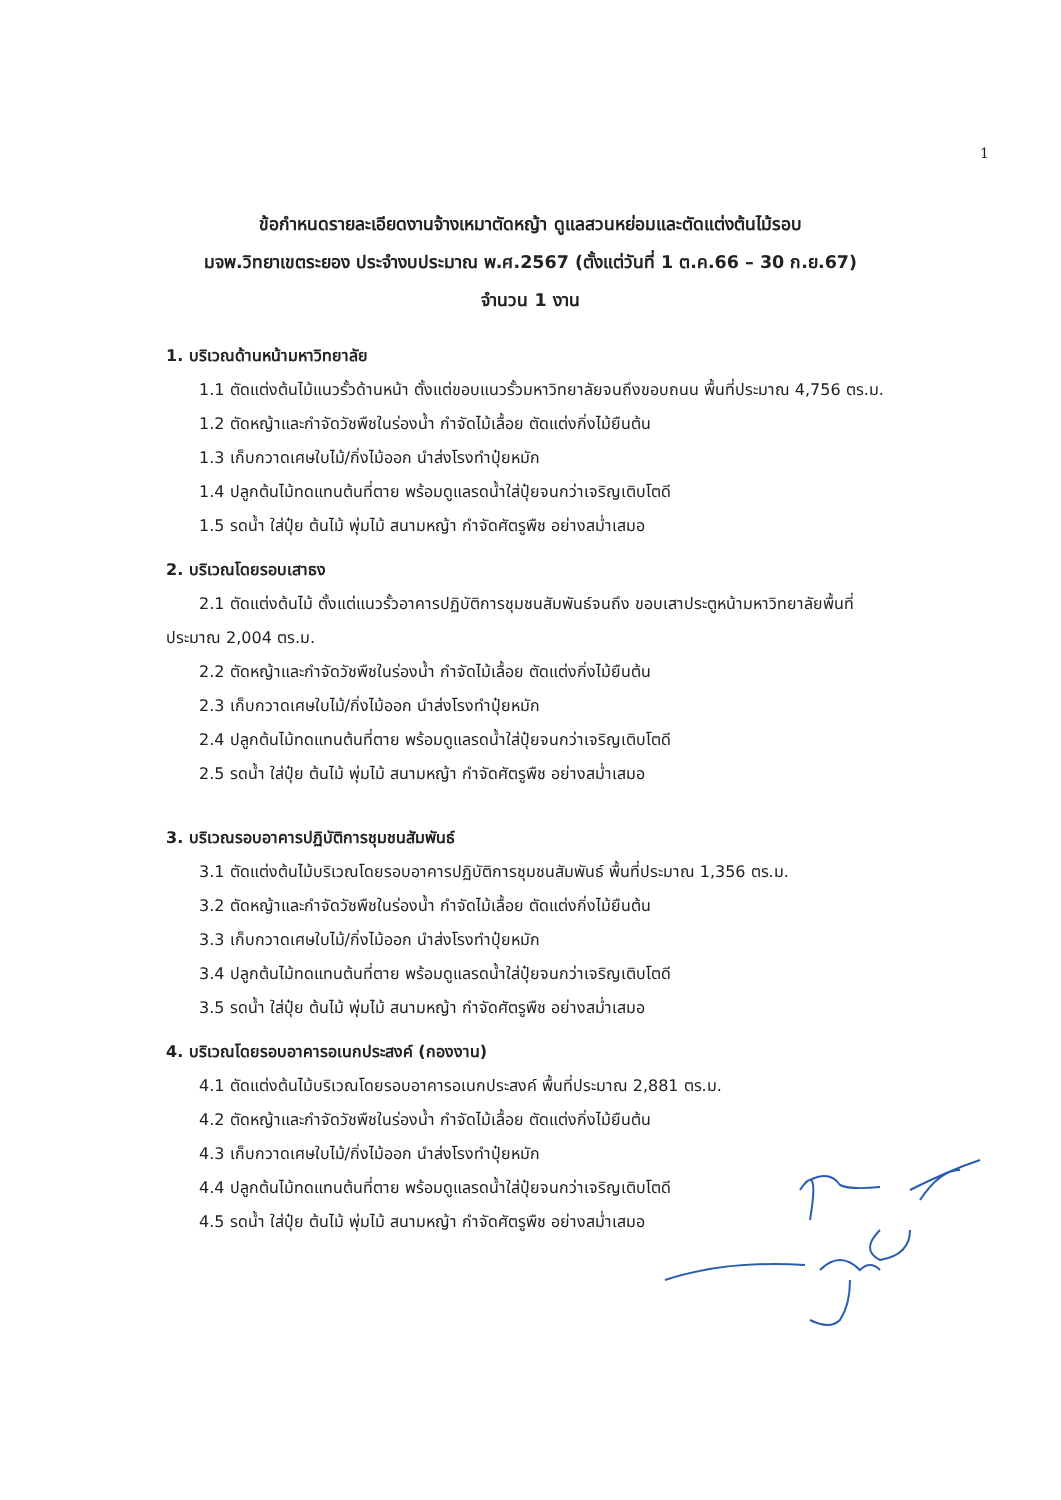1
ข้อกำหนดรายละเอียดงานจ้างเหมาตัดหญ้า ดูแลสวนหย่อมและตัดแต่งต้นไม้รอบ
มจพ.วิทยาเขตระยอง ประจำงบประมาณ พ.ศ.2567 (ตั้งแต่วันที่ 1 ต.ค.66 – 30 ก.ย.67)
จำนวน 1 งาน
1. บริเวณด้านหน้ามหาวิทยาลัย
1.1 ตัดแต่งต้นไม้แนวรั้วด้านหน้า ตั้งแต่ขอบแนวรั้วมหาวิทยาลัยจนถึงขอบถนน พื้นที่ประมาณ 4,756 ตร.ม.
1.2 ตัดหญ้าและกำจัดวัชพืชในร่องน้ำ กำจัดไม้เลื้อย ตัดแต่งกิ่งไม้ยืนต้น
1.3 เก็บกวาดเศษใบไม้/กิ่งไม้ออก นำส่งโรงทำปุ๋ยหมัก
1.4 ปลูกต้นไม้ทดแทนต้นที่ตาย พร้อมดูแลรดน้ำใส่ปุ๋ยจนกว่าเจริญเติบโตดี
1.5 รดน้ำ ใส่ปุ๋ย ต้นไม้ พุ่มไม้ สนามหญ้า กำจัดศัตรูพืช อย่างสม่ำเสมอ
2. บริเวณโดยรอบเสาธง
2.1 ตัดแต่งต้นไม้ ตั้งแต่แนวรั้วอาคารปฏิบัติการชุมชนสัมพันธ์จนถึง ขอบเสาประตูหน้ามหาวิทยาลัยพื้นที่
ประมาณ 2,004 ตร.ม.
2.2 ตัดหญ้าและกำจัดวัชพืชในร่องน้ำ กำจัดไม้เลื้อย ตัดแต่งกิ่งไม้ยืนต้น
2.3 เก็บกวาดเศษใบไม้/กิ่งไม้ออก นำส่งโรงทำปุ๋ยหมัก
2.4 ปลูกต้นไม้ทดแทนต้นที่ตาย พร้อมดูแลรดน้ำใส่ปุ๋ยจนกว่าเจริญเติบโตดี
2.5 รดน้ำ ใส่ปุ๋ย ต้นไม้ พุ่มไม้ สนามหญ้า กำจัดศัตรูพืช อย่างสม่ำเสมอ
3. บริเวณรอบอาคารปฏิบัติการชุมชนสัมพันธ์
3.1 ตัดแต่งต้นไม้บริเวณโดยรอบอาคารปฏิบัติการชุมชนสัมพันธ์ พื้นที่ประมาณ 1,356 ตร.ม.
3.2 ตัดหญ้าและกำจัดวัชพืชในร่องน้ำ กำจัดไม้เลื้อย ตัดแต่งกิ่งไม้ยืนต้น
3.3 เก็บกวาดเศษใบไม้/กิ่งไม้ออก นำส่งโรงทำปุ๋ยหมัก
3.4 ปลูกต้นไม้ทดแทนต้นที่ตาย พร้อมดูแลรดน้ำใส่ปุ๋ยจนกว่าเจริญเติบโตดี
3.5 รดน้ำ ใส่ปุ๋ย ต้นไม้ พุ่มไม้ สนามหญ้า กำจัดศัตรูพืช อย่างสม่ำเสมอ
4. บริเวณโดยรอบอาคารอเนกประสงค์ (กองงาน)
4.1 ตัดแต่งต้นไม้บริเวณโดยรอบอาคารอเนกประสงค์ พื้นที่ประมาณ 2,881 ตร.ม.
4.2 ตัดหญ้าและกำจัดวัชพืชในร่องน้ำ กำจัดไม้เลื้อย ตัดแต่งกิ่งไม้ยืนต้น
4.3 เก็บกวาดเศษใบไม้/กิ่งไม้ออก นำส่งโรงทำปุ๋ยหมัก
4.4 ปลูกต้นไม้ทดแทนต้นที่ตาย พร้อมดูแลรดน้ำใส่ปุ๋ยจนกว่าเจริญเติบโตดี
4.5 รดน้ำ ใส่ปุ๋ย ต้นไม้ พุ่มไม้ สนามหญ้า กำจัดศัตรูพืช อย่างสม่ำเสมอ